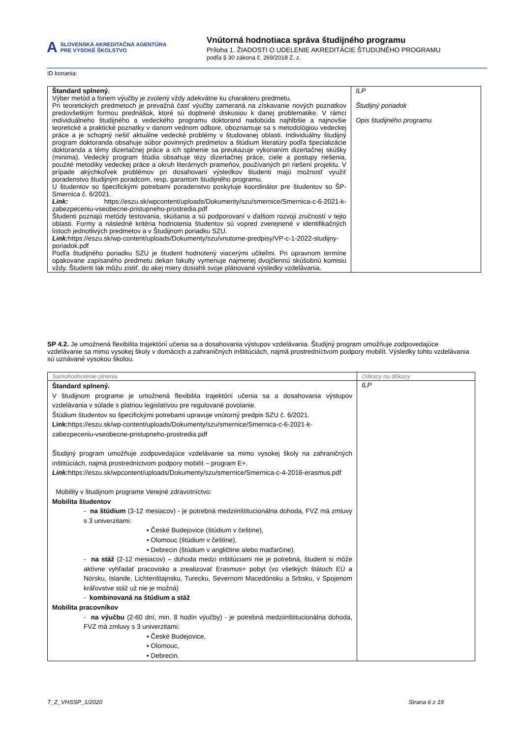A
SLOVENSKÁ AKREDITAČNÁ AGENTÚRA
PRE VYSOKÉ ŠKOLSTVO
Vnútorná hodnotiaca správa študijného programu
Príloha 1. ŽIADOSTI O UDELENIE AKREDITÁCIE ŠTUDIJNÉHO PROGRAMU
podľa § 30 zákona č. 269/2018 Z. z.
ID konania:
| Štandard splnený. Výber metód a foriem výučby je zvolený vždy adekvátne ku charakteru predmetu. Pri teoretických predmetoch je prevažná časť výučby zameraná na získavanie nových poznatkov predovšetkým formou prednášok, ktoré sú doplnené diskusiou k danej problematike. V rámci individuálneho študijného a vedeckého programu doktorand nadobúda najhlbšie a najnovšie teoretické a praktické poznatky v danom vednom odbore, oboznamuje sa s metodológiou vedeckej práce a je schopný riešiť aktuálne vedecké problémy v študovanej oblasti. Individuálny študijný program doktoranda obsahuje súbor povinných predmetov a štúdium literatúry podľa špecializácie doktoranda a témy dizertačnej práce a ich splnenie sa preukazuje vykonaním dizertačnej skúšky (minima). Vedecký program štúdia obsahuje tézy dizertačnej práce, ciele a postupy riešenia, použité metodiky vedeckej práce a okruh literárnych prameňov, používaných pri riešení projektu. V prípade akýchkoľvek problémov pri dosahovaní výsledkov študenti majú možnosť využiť poradenstvo študijným poradcom, resp. garantom študijného programu. U študentov so špecifickými potrebami poradenstvo poskytuje koordinátor pre študentov so ŠP- Smernica č. 6/2021. Link: https://eszu.sk/wpcontent/uploads/Dokumenty/szu/smernice/Smernica-c-6-2021-k-zabezpeceniu-vseobecne-pristupneho-prostredia.pdf Študenti poznajú metódy testovania, skúšania a sú podporovaní v ďalšom rozvoji zručností v tejto oblasti. Formy a následné kritéria hodnotenia študentov sú vopred zverejnené v identifikačných listoch jednotlivých predmetov a v Študijnom poriadku SZU. Link: https://eszu.sk/wp-content/uploads/Dokumenty/szu/vnutorne-predpisy/VP-c-1-2022-studijny-poriadok.pdf Podľa študijného poriadku SZU je študent hodnotený viacerými učiteľmi. Pri opravnom termíne opakovane zapísaného predmetu dekan fakulty vymenuje najmenej dvojčlennú skúšobnú komisiu vždy. Študenti tak môžu zistiť, do akej miery dosiahli svoje plánované výsledky vzdelávania. | ILP Študijný poriadok Opis študijného programu |
SP 4.2. Je umožnená flexibilita trajektórií učenia sa a dosahovania výstupov vzdelávania. Študijný program umožňuje zodpovedajúce vzdelávanie sa mimo vysokej školy v domácich a zahraničných inštitúciách, najmä prostredníctvom podpory mobilít. Výsledky tohto vzdelávania sú uznávané vysokou školou.
| Samohodnotenie plnenia | Odkazy na dôkazy |
| Štandard splnený. V študijnom programe je umožnená flexibilita trajektórií učenia sa a dosahovania výstupov vzdelávania v súlade s platnou legislatívou pre regulované povolanie. Štúdium študentov so špecifickými potrebami upravuje vnútorný predpis SZU č. 6/2021. Link: https://eszu.sk/wp-content/uploads/Dokumenty/szu/smernice/Smernica-c-6-2021-k-zabezpeceniu-vseobecne-pristupneho-prostredia.pdf Študijný program umožňuje zodpovedajúce vzdelávanie sa mimo vysokej školy na zahraničných inštitúciách, najmä prostredníctvom podpory mobilít – program E+. Link: https://eszu.sk/wpcontent/uploads/Dokumenty/szu/smernice/Smernica-c-4-2016-erasmus.pdf Mobility v študijnom programe Verejné zdravotníctvo: Mobilita študentov - na štúdium (3-12 mesiacov) - je potrebná medziinštitucionálna dohoda, FVZ má zmluvy s 3 univerzitami: ▪ České Budejovice (štúdium v češtine), ▪ Olomouc (štúdium v češtine), ▪ Debrecin (štúdium v angličtine alebo maďarčine). - na stáž (2-12 mesiacov) – dohoda medzi inštitúciami nie je potrebná, študent si môže aktívne vyhľadať pracovisko a zrealizovať Erasmus+ pobyt (vo všetkých štátoch EÚ a Nórsku, Islande, Lichtenštajnsku, Turecku, Severnom Macedónsku a Srbsku, v Spojenom kráľovstve stáž už nie je možná) - kombinovaná na štúdium a stáž Mobilita pracovníkov - na výučbu (2-60 dní, min. 8 hodín výučby) - je potrebná medziinštitucionálna dohoda, FVZ má zmluvy s 3 univerzitami: ▪ České Budejovice, ▪ Olomouc, ▪ Debrecin. | ILP |
T_Z_VHSSP_1/2020 Strana 6 z 19